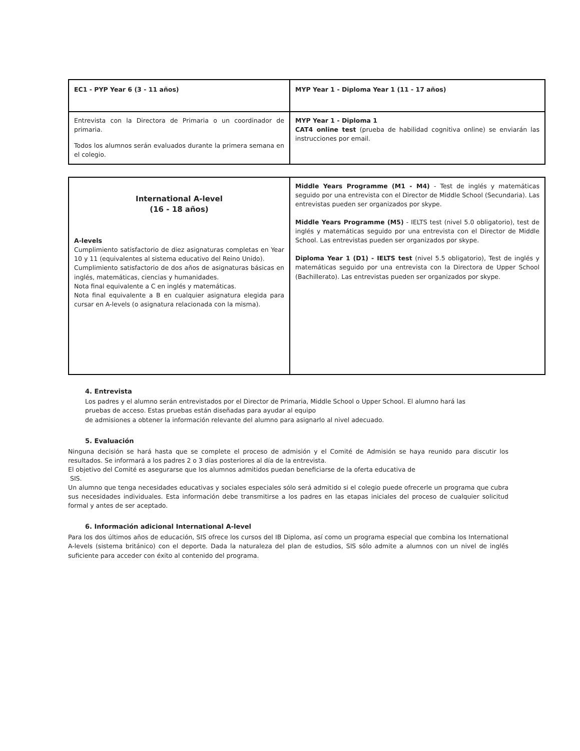| EC1 - PYP Year 6 (3 - 11 años) | MYP Year 1 - Diploma Year 1 (11 - 17 años) |
| Entrevista con la Directora de Primaria o un coordinador de primaria. Todos los alumnos serán evaluados durante la primera semana en el colegio. | MYP Year 1 - Diploma 1 CAT4 online test (prueba de habilidad cognitiva online) se enviarán las instrucciones por email. |
| International A-level (16 - 18 años) A-levels Cumplimiento satisfactorio de diez asignaturas completas en Year 10 y 11 (equivalentes al sistema educativo del Reino Unido). Cumplimiento satisfactorio de dos años de asignaturas básicas en inglés, matemáticas, ciencias y humanidades. Nota final equivalente a C en inglés y matemáticas. Nota final equivalente a B en cualquier asignatura elegida para cursar en A-levels (o asignatura relacionada con la misma). | Middle Years Programme (M1 - M4) - Test de inglés y matemáticas seguido por una entrevista con el Director de Middle School (Secundaria). Las entrevistas pueden ser organizados por skype. Middle Years Programme (M5) - IELTS test (nivel 5.0 obligatorio), test de inglés y matemáticas seguido por una entrevista con el Director de Middle School. Las entrevistas pueden ser organizados por skype. Diploma Year 1 (D1) - IELTS test (nivel 5.5 obligatorio), Test de inglés y matemáticas seguido por una entrevista con la Directora de Upper School (Bachillerato). Las entrevistas pueden ser organizados por skype. |
4. Entrevista
Los padres y el alumno serán entrevistados por el Director de Primaria, Middle School o Upper School. El alumno hará las pruebas de acceso. Estas pruebas están diseñadas para ayudar al equipo
de admisiones a obtener la información relevante del alumno para asignarlo al nivel adecuado.
5. Evaluación
Ninguna decisión se hará hasta que se complete el proceso de admisión y el Comité de Admisión se haya reunido para discutir los resultados. Se informará a los padres 2 o 3 días posteriores al día de la entrevista.
El objetivo del Comité es asegurarse que los alumnos admitidos puedan beneficiarse de la oferta educativa de
SIS.
Un alumno que tenga necesidades educativas y sociales especiales sólo será admitido si el colegio puede ofrecerle un programa que cubra sus necesidades individuales. Esta información debe transmitirse a los padres en las etapas iniciales del proceso de cualquier solicitud formal y antes de ser aceptado.
6. Información adicional International A-level
Para los dos últimos años de educación, SIS ofrece los cursos del IB Diploma, así como un programa especial que combina los International A-levels (sistema británico) con el deporte. Dada la naturaleza del plan de estudios, SIS sólo admite a alumnos con un nivel de inglés suficiente para acceder con éxito al contenido del programa.